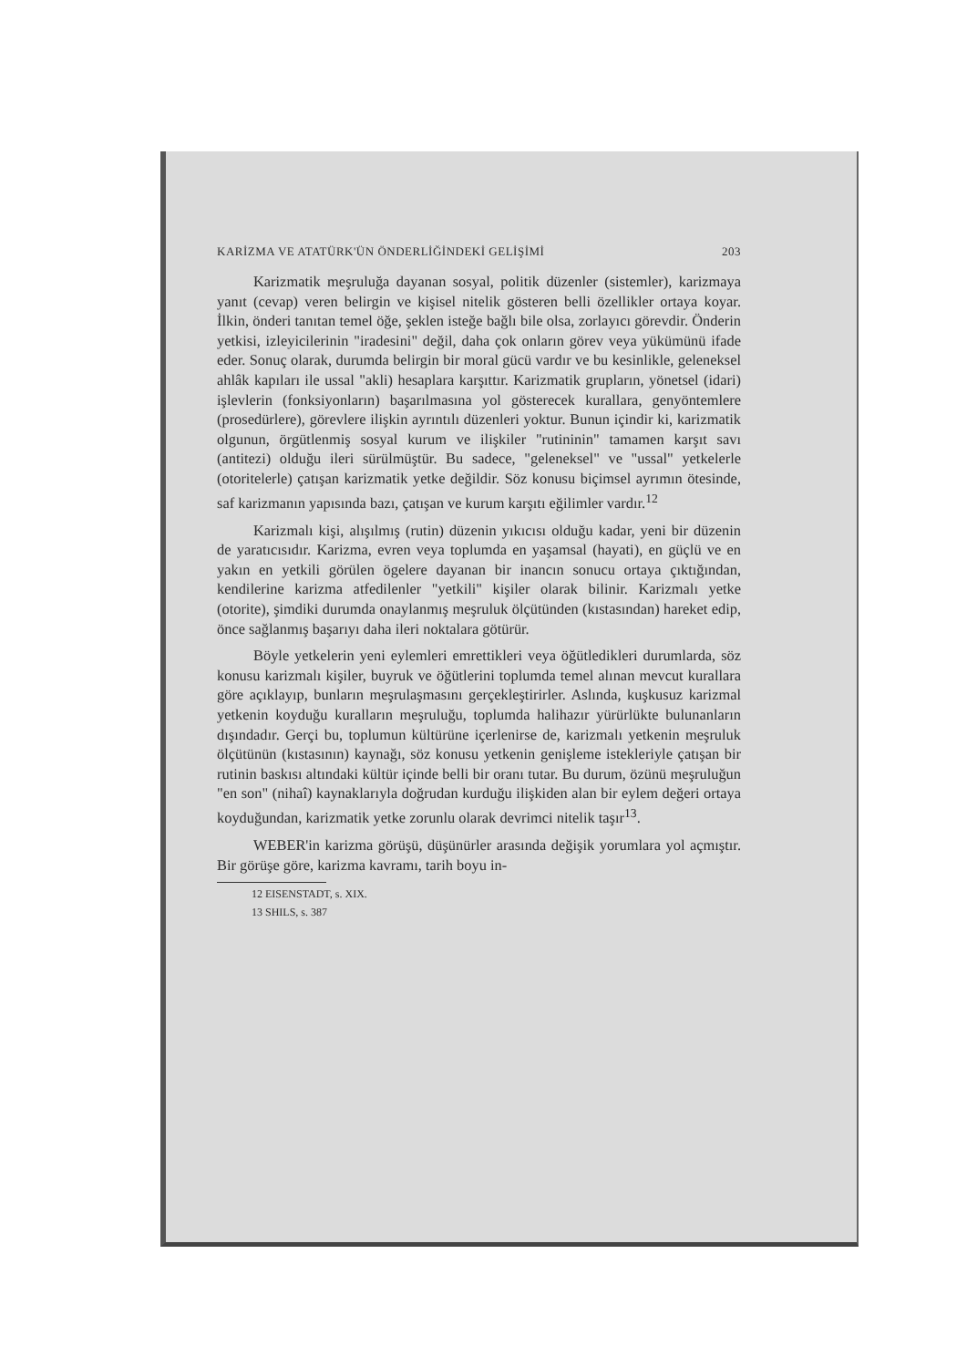KARİZMA VE ATATÜRK'ÜN ÖNDERLİĞİNDEKİ GELİŞİMİ 203
Karizmatik meşruluğa dayanan sosyal, politik düzenler (sistemler), karizmaya yanıt (cevap) veren belirgin ve kişisel nitelik gösteren belli özellikler ortaya koyar. İlkin, önderi tanıtan temel öğe, şeklen isteğe bağlı bile olsa, zorlayıcı görevdir. Önderin yetkisi, izleyicilerinin "iradesini" değil, daha çok onların görev veya yükümünü ifade eder. Sonuç olarak, durumda belirgin bir moral gücü vardır ve bu kesinlikle, geleneksel ahlâk kapıları ile ussal "akli) hesaplara karşıttır. Karizmatik grupların, yönetsel (idari) işlevlerin (fonksiyonların) başarılmasına yol gösterecek kurallara, genyöntemlere (prosedürlere), görevlere ilişkin ayrıntılı düzenleri yoktur. Bunun içindir ki, karizmatik olgunun, örgütlenmiş sosyal kurum ve ilişkiler "rutininin" tamamen karşıt savı (antitezi) olduğu ileri sürülmüştür. Bu sadece, "geleneksel" ve "ussal" yetkelerle (otoritelerle) çatışan karizmatik yetke değildir. Söz konusu biçimsel ayrımın ötesinde, saf karizmanın yapısında bazı, çatışan ve kurum karşıtı eğilimler vardır.<sup>12</sup>
Karizmalı kişi, alışılmış (rutin) düzenin yıkıcısı olduğu kadar, yeni bir düzenin de yaratıcısıdır. Karizma, evren veya toplumda en yaşamsal (hayati), en güçlü ve en yakın en yetkili görülen ögelere dayanan bir inancın sonucu ortaya çıktığından, kendilerine karizma atfedilenler "yetkili" kişiler olarak bilinir. Karizmalı yetke (otorite), şimdiki durumda onaylanmış meşruluk ölçütünden (kıstasından) hareket edip, önce sağlanmış başarıyı daha ileri noktalara götürür.
Böyle yetkelerin yeni eylemleri emrettikleri veya öğütledikleri durumlarda, söz konusu karizmalı kişiler, buyruk ve öğütlerini toplumda temel alınan mevcut kurallara göre açıklayıp, bunların meşrulaşmasını gerçekleştirirler. Aslında, kuşkusuz karizmal yetkenin koyduğu kuralların meşruluğu, toplumda halihazır yürürlükte bulunanların dışındadır. Gerçi bu, toplumun kültürüne içerlenirse de, karizmalı yetkenin meşruluk ölçütünün (kıstasının) kaynağı, söz konusu yetkenin genişleme istekleriyle çatışan bir rutinin baskısı altındaki kültür içinde belli bir oranı tutar. Bu durum, özünü meşruluğun "en son" (nihaî) kaynaklarıyla doğrudan kurduğu ilişkiden alan bir eylem değeri ortaya koyduğundan, karizmatik yetke zorunlu olarak devrimci nitelik taşır<sup>13</sup>.
WEBER'in karizma görüşü, düşünürler arasında değişik yorumlara yol açmıştır. Bir görüşe göre, karizma kavramı, tarih boyu in-
12 EISENSTADT, s. XIX.
13 SHILS, s. 387